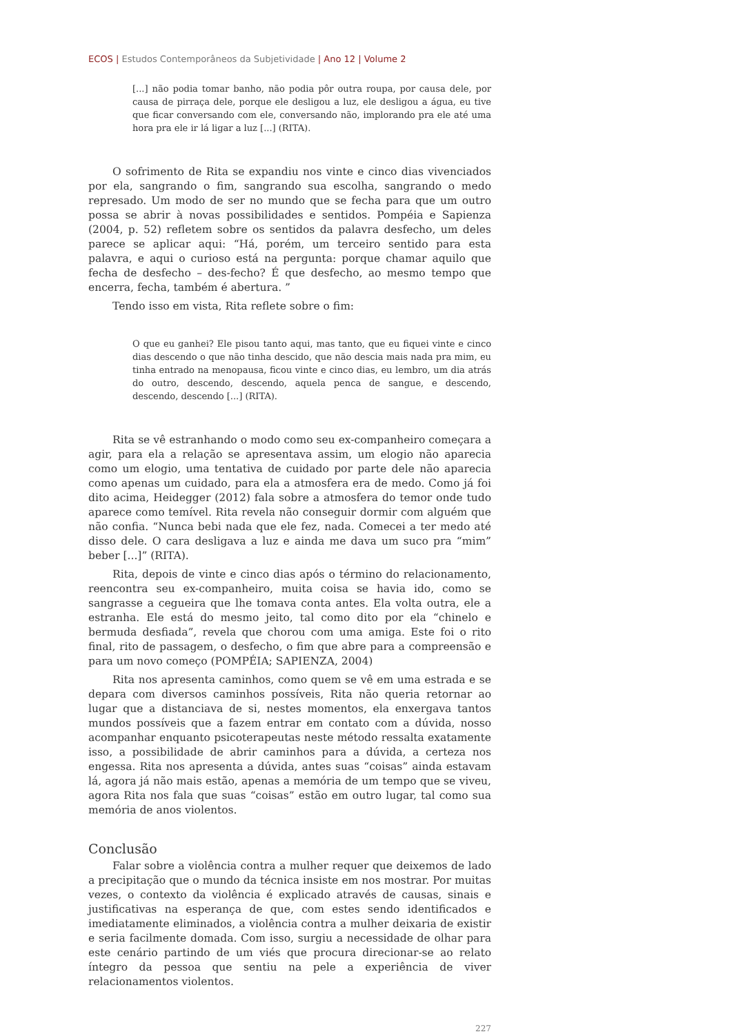ECOS | Estudos Contemporâneos da Subjetividade | Ano 12 | Volume 2
[...] não podia tomar banho, não podia pôr outra roupa, por causa dele, por causa de pirraça dele, porque ele desligou a luz, ele desligou a água, eu tive que ficar conversando com ele, conversando não, implorando pra ele até uma hora pra ele ir lá ligar a luz [...] (RITA).
O sofrimento de Rita se expandiu nos vinte e cinco dias vivenciados por ela, sangrando o fim, sangrando sua escolha, sangrando o medo represado. Um modo de ser no mundo que se fecha para que um outro possa se abrir à novas possibilidades e sentidos. Pompéia e Sapienza (2004, p. 52) refletem sobre os sentidos da palavra desfecho, um deles parece se aplicar aqui: “Há, porém, um terceiro sentido para esta palavra, e aqui o curioso está na pergunta: porque chamar aquilo que fecha de desfecho – des-fecho? É que desfecho, ao mesmo tempo que encerra, fecha, também é abertura. ”
Tendo isso em vista, Rita reflete sobre o fim:
O que eu ganhei? Ele pisou tanto aqui, mas tanto, que eu fiquei vinte e cinco dias descendo o que não tinha descido, que não descia mais nada pra mim, eu tinha entrado na menopausa, ficou vinte e cinco dias, eu lembro, um dia atrás do outro, descendo, descendo, aquela penca de sangue, e descendo, descendo, descendo [...] (RITA).
Rita se vê estranhando o modo como seu ex-companheiro começara a agir, para ela a relação se apresentava assim, um elogio não aparecia como um elogio, uma tentativa de cuidado por parte dele não aparecia como apenas um cuidado, para ela a atmosfera era de medo. Como já foi dito acima, Heidegger (2012) fala sobre a atmosfera do temor onde tudo aparece como temível. Rita revela não conseguir dormir com alguém que não confia. “Nunca bebi nada que ele fez, nada. Comecei a ter medo até disso dele. O cara desligava a luz e ainda me dava um suco pra “mim” beber [...]” (RITA).
Rita, depois de vinte e cinco dias após o término do relacionamento, reencontra seu ex-companheiro, muita coisa se havia ido, como se sangrasse a cegueira que lhe tomava conta antes. Ela volta outra, ele a estranha. Ele está do mesmo jeito, tal como dito por ela “chinelo e bermuda desfiada”, revela que chorou com uma amiga. Este foi o rito final, rito de passagem, o desfecho, o fim que abre para a compreensão e para um novo começo (POMPÉIA; SAPIENZA, 2004)
Rita nos apresenta caminhos, como quem se vê em uma estrada e se depara com diversos caminhos possíveis, Rita não queria retornar ao lugar que a distanciava de si, nestes momentos, ela enxergava tantos mundos possíveis que a fazem entrar em contato com a dúvida, nosso acompanhar enquanto psicoterapeutas neste método ressalta exatamente isso, a possibilidade de abrir caminhos para a dúvida, a certeza nos engessa. Rita nos apresenta a dúvida, antes suas “coisas” ainda estavam lá, agora já não mais estão, apenas a memória de um tempo que se viveu, agora Rita nos fala que suas “coisas” estão em outro lugar, tal como sua memória de anos violentos.
Conclusão
Falar sobre a violência contra a mulher requer que deixemos de lado a precipitação que o mundo da técnica insiste em nos mostrar. Por muitas vezes, o contexto da violência é explicado através de causas, sinais e justificativas na esperança de que, com estes sendo identificados e imediatamente eliminados, a violência contra a mulher deixaria de existir e seria facilmente domada. Com isso, surgiu a necessidade de olhar para este cenário partindo de um viés que procura direcionar-se ao relato íntegro da pessoa que sentiu na pele a experiência de viver relacionamentos violentos.
227